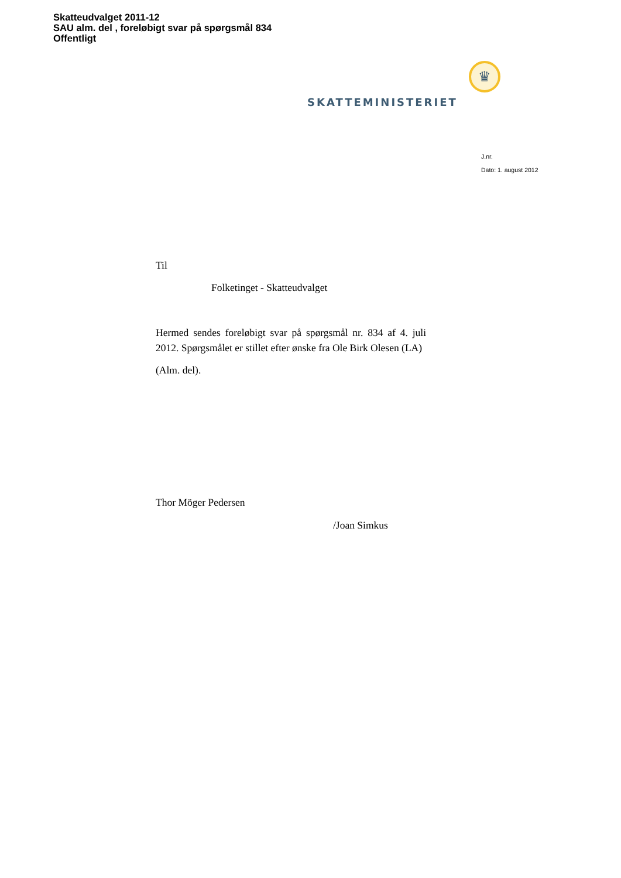Skatteudvalget 2011-12
SAU alm. del , foreløbigt svar på spørgsmål 834
Offentligt
♛
SKATTEMINISTERIET
J.nr.
Dato: 1. august 2012
Til
Folketinget - Skatteudvalget
Hermed sendes foreløbigt svar på spørgsmål nr. 834 af 4. juli 2012. Spørgsmålet er stillet efter ønske fra Ole Birk Olesen (LA)
(Alm. del).
Thor Möger Pedersen
/Joan Simkus